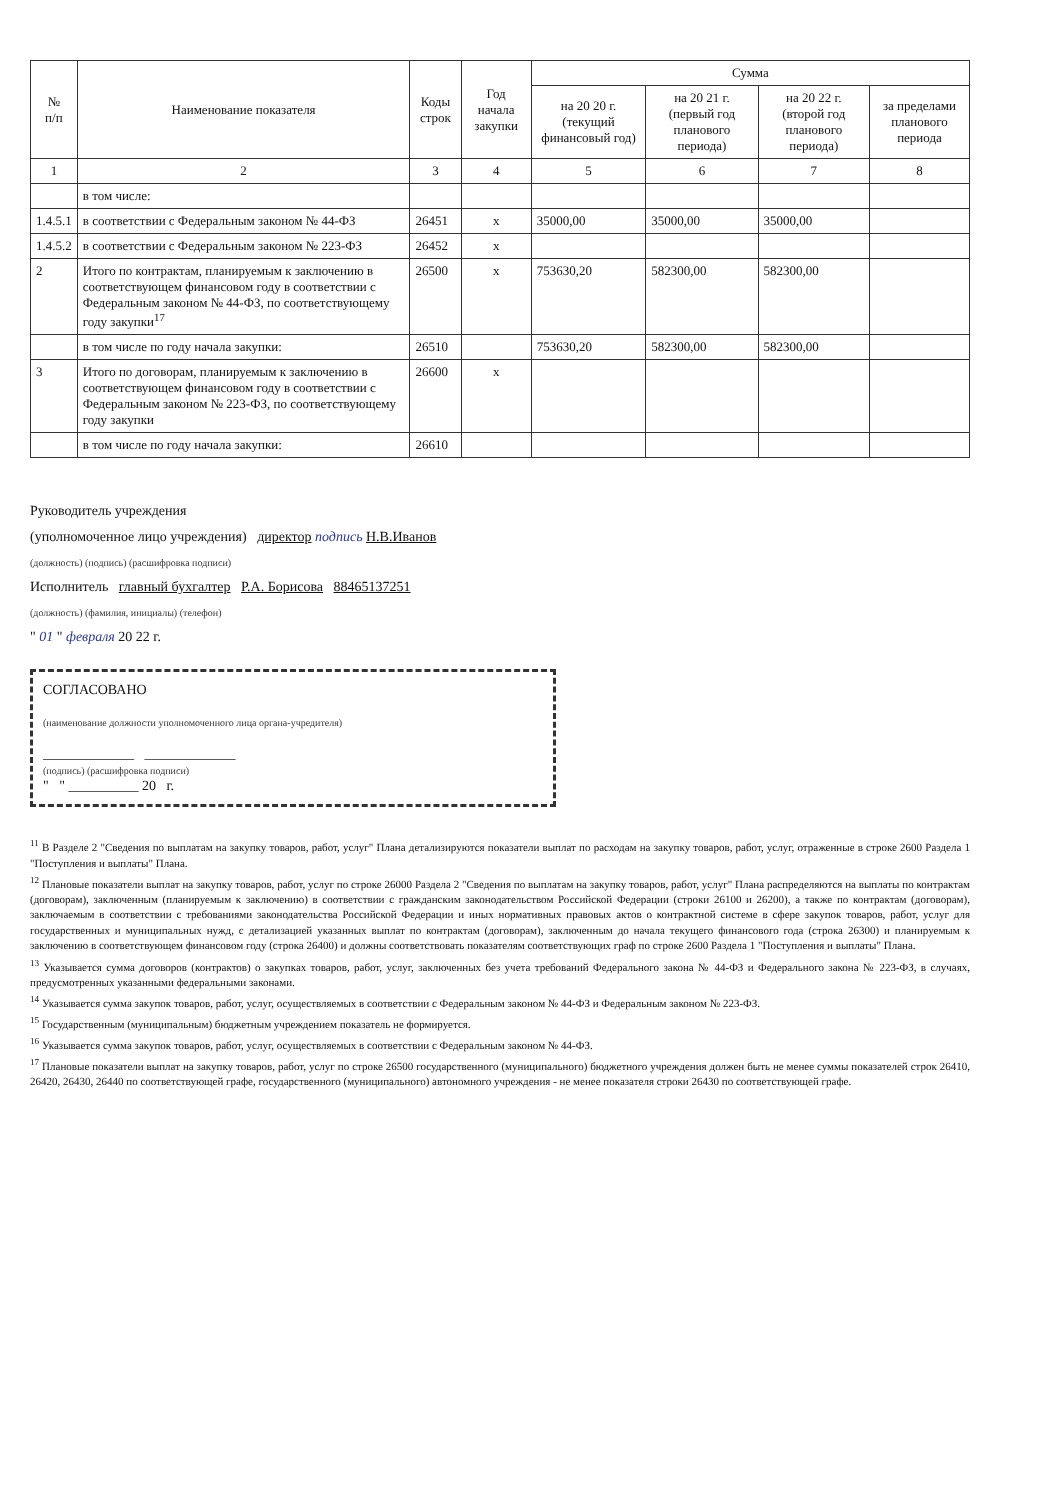| № п/п | Наименование показателя | Коды строк | Год начала закупки | Сумма | | | |
| --- | --- | --- | --- | --- | --- | --- | --- |
| | | | | на 20 20 г. (текущий финансовый год) | на 20 21 г. (первый год планового периода) | на 20 22 г. (второй год планового периода) | за пределами планового периода |
| 1 | 2 | 3 | 4 | 5 | 6 | 7 | 8 |
| | в том числе: | | | | | | |
| 1.4.5.1 | в соответствии с Федеральным законом № 44-ФЗ | 26451 | x | 35000,00 | 35000,00 | 35000,00 | |
| 1.4.5.2 | в соответствии с Федеральным законом № 223-ФЗ | 26452 | x | | | | |
| 2 | Итого по контрактам, планируемым к заключению в соответствующем финансовом году в соответствии с Федеральным законом № 44-ФЗ, по соответствующему году закупки<sup>17</sup> | 26500 | x | 753630,20 | 582300,00 | 582300,00 | |
| | в том числе по году начала закупки: | 26510 | | 753630,20 | 582300,00 | 582300,00 | |
| 3 | Итого по договорам, планируемым к заключению в соответствующем финансовом году в соответствии с Федеральным законом № 223-ФЗ, по соответствующему году закупки | 26600 | x | | | | |
| | в том числе по году начала закупки: | 26610 | | | | | |
Руководитель учреждения
(уполномоченное лицо учреждения) директор подпись Н.В.Иванов
(должность) (подпись) (расшифровка подписи)
Исполнитель главный бухгалтер Р.А. Борисова 88465137251
(должность) (фамилия, инициалы) (телефон)
" 01 " февраля 20 22 г.
СОГЛАСОВАНО
(наименование должности уполномоченного лица органа-учредителя)
_____________ _____________
(подпись) (расшифровка подписи)
" " __________ 20 г.
<sup>11</sup> В Разделе 2 "Сведения по выплатам на закупку товаров, работ, услуг" Плана детализируются показатели выплат по расходам на закупку товаров, работ, услуг, отраженные в строке 2600 Раздела 1 "Поступления и выплаты" Плана.
<sup>12</sup> Плановые показатели выплат на закупку товаров, работ, услуг по строке 26000 Раздела 2 "Сведения по выплатам на закупку товаров, работ, услуг" Плана распределяются на выплаты по контрактам (договорам), заключенным (планируемым к заключению) в соответствии с гражданским законодательством Российской Федерации (строки 26100 и 26200), а также по контрактам (договорам), заключаемым в соответствии с требованиями законодательства Российской Федерации и иных нормативных правовых актов о контрактной системе в сфере закупок товаров, работ, услуг для государственных и муниципальных нужд, с детализацией указанных выплат по контрактам (договорам), заключенным до начала текущего финансового года (строка 26300) и планируемым к заключению в соответствующем финансовом году (строка 26400) и должны соответствовать показателям соответствующих граф по строке 2600 Раздела 1 "Поступления и выплаты" Плана.
<sup>13</sup> Указывается сумма договоров (контрактов) о закупках товаров, работ, услуг, заключенных без учета требований Федерального закона № 44-ФЗ и Федерального закона № 223-ФЗ, в случаях, предусмотренных указанными федеральными законами.
<sup>14</sup> Указывается сумма закупок товаров, работ, услуг, осуществляемых в соответствии с Федеральным законом № 44-ФЗ и Федеральным законом № 223-ФЗ.
<sup>15</sup> Государственным (муниципальным) бюджетным учреждением показатель не формируется.
<sup>16</sup> Указывается сумма закупок товаров, работ, услуг, осуществляемых в соответствии с Федеральным законом № 44-ФЗ.
<sup>17</sup> Плановые показатели выплат на закупку товаров, работ, услуг по строке 26500 государственного (муниципального) бюджетного учреждения должен быть не менее суммы показателей строк 26410, 26420, 26430, 26440 по соответствующей графе, государственного (муниципального) автономного учреждения - не менее показателя строки 26430 по соответствующей графе.